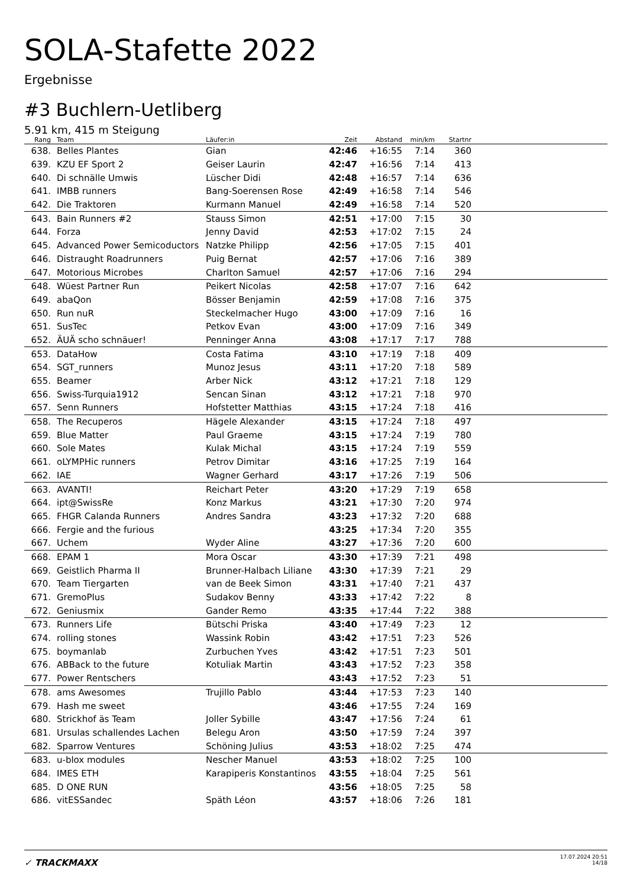SOLA-Stafette 2022
Ergebnisse
#3 Buchlern-Uetliberg
5.91 km, 415 m Steigung
| Rang | | Team | Läufer:in | Zeit | Abstand | min/km | Startnr | |
| --- | --- | --- | --- | --- | --- | --- | --- | --- |
| 638. | | Belles Plantes | Gian | 42:46 | +16:55 | 7:14 | 360 | |
| 639. | | KZU EF Sport 2 | Geiser Laurin | 42:47 | +16:56 | 7:14 | 413 | |
| 640. | | Di schnälle Umwis | Lüscher Didi | 42:48 | +16:57 | 7:14 | 636 | |
| 641. | | IMBB runners | Bang-Soerensen Rose | 42:49 | +16:58 | 7:14 | 546 | |
| 642. | | Die Traktoren | Kurmann Manuel | 42:49 | +16:58 | 7:14 | 520 | |
| 643. | | Bain Runners #2 | Stauss Simon | 42:51 | +17:00 | 7:15 | 30 | |
| 644. | | Forza | Jenny David | 42:53 | +17:02 | 7:15 | 24 | |
| 645. | | Advanced Power Semicoductors | Natzke Philipp | 42:56 | +17:05 | 7:15 | 401 | |
| 646. | | Distraught Roadrunners | Puig Bernat | 42:57 | +17:06 | 7:16 | 389 | |
| 647. | | Motorious Microbes | Charlton Samuel | 42:57 | +17:06 | 7:16 | 294 | |
| 648. | | Wüest Partner Run | Peikert Nicolas | 42:58 | +17:07 | 7:16 | 642 | |
| 649. | | abaQon | Bösser Benjamin | 42:59 | +17:08 | 7:16 | 375 | |
| 650. | | Run nuR | Steckelmacher Hugo | 43:00 | +17:09 | 7:16 | 16 | |
| 651. | | SusTec | Petkov Evan | 43:00 | +17:09 | 7:16 | 349 | |
| 652. | | ÄUÄ scho schnäuer! | Penninger Anna | 43:08 | +17:17 | 7:17 | 788 | |
| 653. | | DataHow | Costa Fatima | 43:10 | +17:19 | 7:18 | 409 | |
| 654. | | SGT_runners | Munoz Jesus | 43:11 | +17:20 | 7:18 | 589 | |
| 655. | | Beamer | Arber Nick | 43:12 | +17:21 | 7:18 | 129 | |
| 656. | | Swiss-Turquia1912 | Sencan Sinan | 43:12 | +17:21 | 7:18 | 970 | |
| 657. | | Senn Runners | Hofstetter Matthias | 43:15 | +17:24 | 7:18 | 416 | |
| 658. | | The Recuperos | Hägele Alexander | 43:15 | +17:24 | 7:18 | 497 | |
| 659. | | Blue Matter | Paul Graeme | 43:15 | +17:24 | 7:19 | 780 | |
| 660. | | Sole Mates | Kulak Michal | 43:15 | +17:24 | 7:19 | 559 | |
| 661. | | oLYMPHic runners | Petrov Dimitar | 43:16 | +17:25 | 7:19 | 164 | |
| 662. | | IAE | Wagner Gerhard | 43:17 | +17:26 | 7:19 | 506 | |
| 663. | | AVANTI! | Reichart Peter | 43:20 | +17:29 | 7:19 | 658 | |
| 664. | | ipt@SwissRe | Konz Markus | 43:21 | +17:30 | 7:20 | 974 | |
| 665. | | FHGR Calanda Runners | Andres Sandra | 43:23 | +17:32 | 7:20 | 688 | |
| 666. | | Fergie and the furious | | 43:25 | +17:34 | 7:20 | 355 | |
| 667. | | Uchem | Wyder Aline | 43:27 | +17:36 | 7:20 | 600 | |
| 668. | | EPAM 1 | Mora Oscar | 43:30 | +17:39 | 7:21 | 498 | |
| 669. | | Geistlich Pharma II | Brunner-Halbach Liliane | 43:30 | +17:39 | 7:21 | 29 | |
| 670. | | Team Tiergarten | van de Beek Simon | 43:31 | +17:40 | 7:21 | 437 | |
| 671. | | GremoPlus | Sudakov Benny | 43:33 | +17:42 | 7:22 | 8 | |
| 672. | | Geniusmix | Gander Remo | 43:35 | +17:44 | 7:22 | 388 | |
| 673. | | Runners Life | Bütschi Priska | 43:40 | +17:49 | 7:23 | 12 | |
| 674. | | rolling stones | Wassink Robin | 43:42 | +17:51 | 7:23 | 526 | |
| 675. | | boymanlab | Zurbuchen Yves | 43:42 | +17:51 | 7:23 | 501 | |
| 676. | | ABBack to the future | Kotuliak Martin | 43:43 | +17:52 | 7:23 | 358 | |
| 677. | | Power Rentschers | | 43:43 | +17:52 | 7:23 | 51 | |
| 678. | | ams Awesomes | Trujillo Pablo | 43:44 | +17:53 | 7:23 | 140 | |
| 679. | | Hash me sweet | | 43:46 | +17:55 | 7:24 | 169 | |
| 680. | | Strickhof äs Team | Joller Sybille | 43:47 | +17:56 | 7:24 | 61 | |
| 681. | | Ursulas schallendes Lachen | Belegu Aron | 43:50 | +17:59 | 7:24 | 397 | |
| 682. | | Sparrow Ventures | Schöning Julius | 43:53 | +18:02 | 7:25 | 474 | |
| 683. | | u-blox modules | Nescher Manuel | 43:53 | +18:02 | 7:25 | 100 | |
| 684. | | IMES ETH | Karapiperis Konstantinos | 43:55 | +18:04 | 7:25 | 561 | |
| 685. | | D ONE RUN | | 43:56 | +18:05 | 7:25 | 58 | |
| 686. | | vitESSandec | Späth Léon | 43:57 | +18:06 | 7:26 | 181 | |
✓ TRACKMAXX
17.07.2024 20:51
14/18